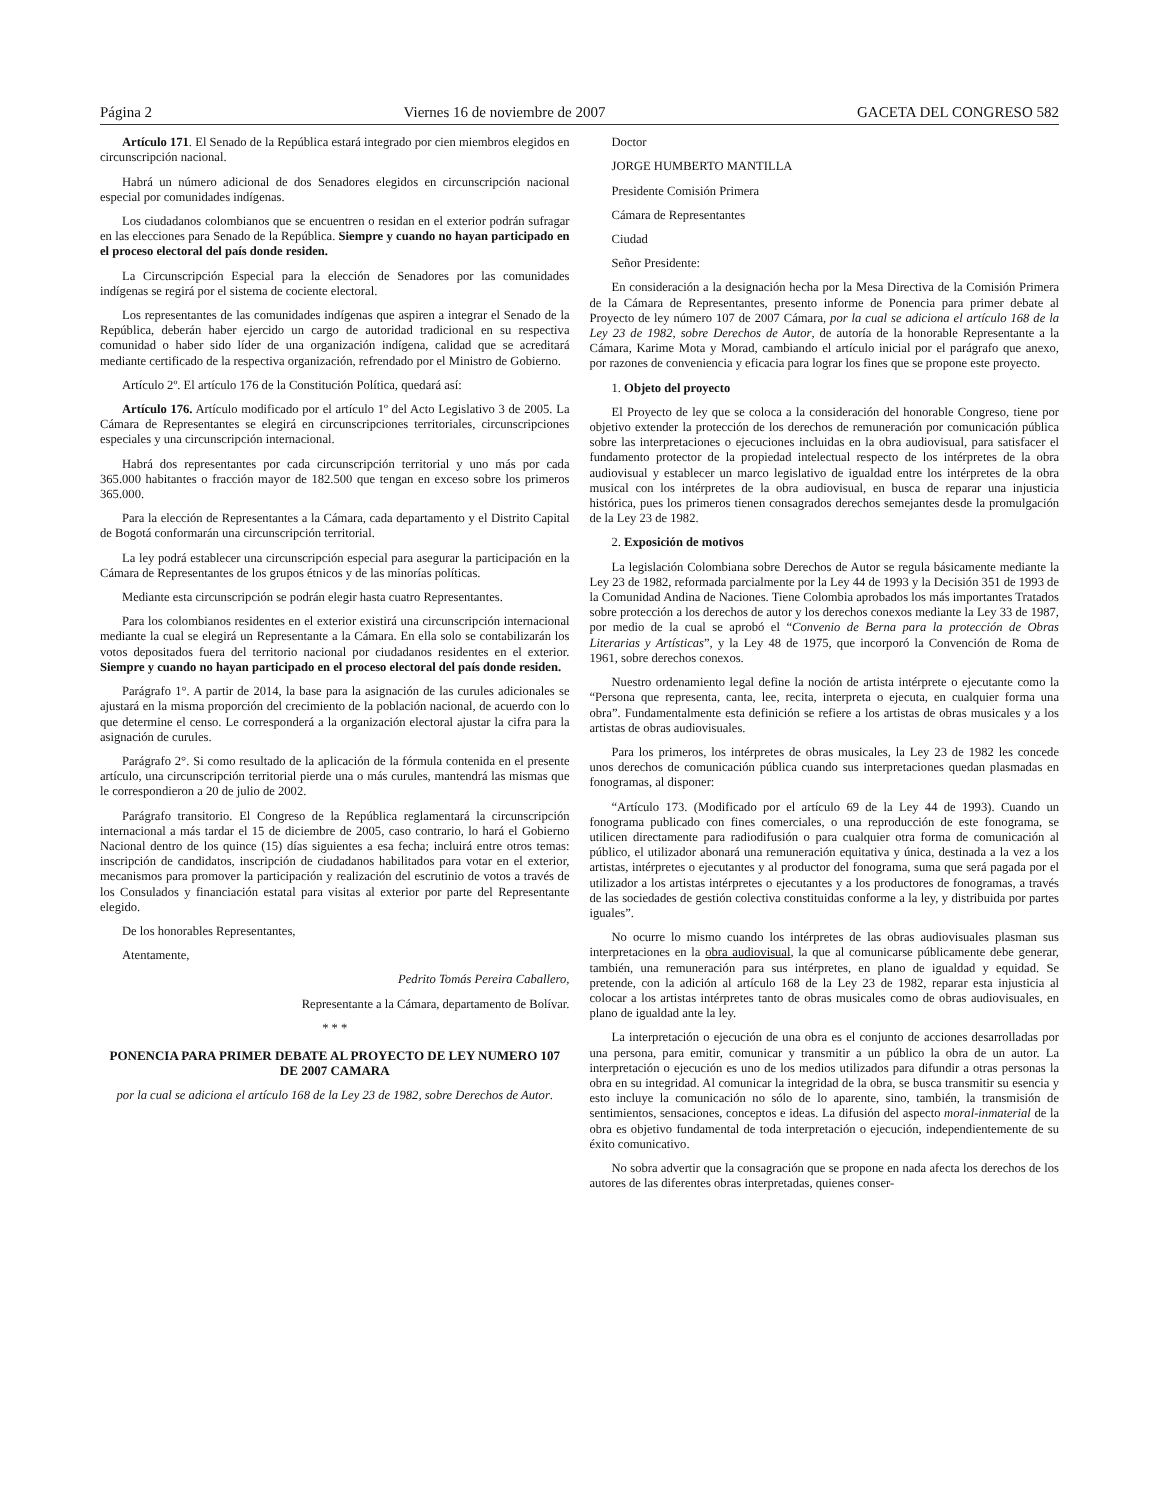Página 2 Viernes 16 de noviembre de 2007 GACETA DEL CONGRESO 582
Artículo 171. El Senado de la República estará integrado por cien miembros elegidos en circunscripción nacional.
Habrá un número adicional de dos Senadores elegidos en circunscripción nacional especial por comunidades indígenas.
Los ciudadanos colombianos que se encuentren o residan en el exterior podrán sufragar en las elecciones para Senado de la República. Siempre y cuando no hayan participado en el proceso electoral del país donde residen.
La Circunscripción Especial para la elección de Senadores por las comunidades indígenas se regirá por el sistema de cociente electoral.
Los representantes de las comunidades indígenas que aspiren a integrar el Senado de la República, deberán haber ejercido un cargo de autoridad tradicional en su respectiva comunidad o haber sido líder de una organización indígena, calidad que se acreditará mediante certificado de la respectiva organización, refrendado por el Ministro de Gobierno.
Artículo 2º. El artículo 176 de la Constitución Política, quedará así:
Artículo 176. Artículo modificado por el artículo 1º del Acto Legislativo 3 de 2005. La Cámara de Representantes se elegirá en circunscripciones territoriales, circunscripciones especiales y una circunscripción internacional.
Habrá dos representantes por cada circunscripción territorial y uno más por cada 365.000 habitantes o fracción mayor de 182.500 que tengan en exceso sobre los primeros 365.000.
Para la elección de Representantes a la Cámara, cada departamento y el Distrito Capital de Bogotá conformarán una circunscripción territorial.
La ley podrá establecer una circunscripción especial para asegurar la participación en la Cámara de Representantes de los grupos étnicos y de las minorías políticas.
Mediante esta circunscripción se podrán elegir hasta cuatro Representantes.
Para los colombianos residentes en el exterior existirá una circunscripción internacional mediante la cual se elegirá un Representante a la Cámara. En ella solo se contabilizarán los votos depositados fuera del territorio nacional por ciudadanos residentes en el exterior. Siempre y cuando no hayan participado en el proceso electoral del país donde residen.
Parágrafo 1°. A partir de 2014, la base para la asignación de las curules adicionales se ajustará en la misma proporción del crecimiento de la población nacional, de acuerdo con lo que determine el censo. Le corresponderá a la organización electoral ajustar la cifra para la asignación de curules.
Parágrafo 2°. Si como resultado de la aplicación de la fórmula contenida en el presente artículo, una circunscripción territorial pierde una o más curules, mantendrá las mismas que le correspondieron a 20 de julio de 2002.
Parágrafo transitorio. El Congreso de la República reglamentará la circunscripción internacional a más tardar el 15 de diciembre de 2005, caso contrario, lo hará el Gobierno Nacional dentro de los quince (15) días siguientes a esa fecha; incluirá entre otros temas: inscripción de candidatos, inscripción de ciudadanos habilitados para votar en el exterior, mecanismos para promover la participación y realización del escrutinio de votos a través de los Consulados y financiación estatal para visitas al exterior por parte del Representante elegido.
De los honorables Representantes,
Atentamente,
Pedrito Tomás Pereira Caballero,
Representante a la Cámara, departamento de Bolívar.
* * *
PONENCIA PARA PRIMER DEBATE AL PROYECTO DE LEY NUMERO 107 DE 2007 CAMARA
por la cual se adiciona el artículo 168 de la Ley 23 de 1982, sobre Derechos de Autor.
Doctor
JORGE HUMBERTO MANTILLA
Presidente Comisión Primera
Cámara de Representantes
Ciudad
Señor Presidente:
En consideración a la designación hecha por la Mesa Directiva de la Comisión Primera de la Cámara de Representantes, presento informe de Ponencia para primer debate al Proyecto de ley número 107 de 2007 Cámara, por la cual se adiciona el artículo 168 de la Ley 23 de 1982, sobre Derechos de Autor, de autoría de la honorable Representante a la Cámara, Karime Mota y Morad, cambiando el artículo inicial por el parágrafo que anexo, por razones de conveniencia y eficacia para lograr los fines que se propone este proyecto.
1. Objeto del proyecto
El Proyecto de ley que se coloca a la consideración del honorable Congreso, tiene por objetivo extender la protección de los derechos de remuneración por comunicación pública sobre las interpretaciones o ejecuciones incluidas en la obra audiovisual, para satisfacer el fundamento protector de la propiedad intelectual respecto de los intérpretes de la obra audiovisual y establecer un marco legislativo de igualdad entre los intérpretes de la obra musical con los intérpretes de la obra audiovisual, en busca de reparar una injusticia histórica, pues los primeros tienen consagrados derechos semejantes desde la promulgación de la Ley 23 de 1982.
2. Exposición de motivos
La legislación Colombiana sobre Derechos de Autor se regula básicamente mediante la Ley 23 de 1982, reformada parcialmente por la Ley 44 de 1993 y la Decisión 351 de 1993 de la Comunidad Andina de Naciones. Tiene Colombia aprobados los más importantes Tratados sobre protección a los derechos de autor y los derechos conexos mediante la Ley 33 de 1987, por medio de la cual se aprobó el “Convenio de Berna para la protección de Obras Literarias y Artísticas”, y la Ley 48 de 1975, que incorporó la Convención de Roma de 1961, sobre derechos conexos.
Nuestro ordenamiento legal define la noción de artista intérprete o ejecutante como la “Persona que representa, canta, lee, recita, interpreta o ejecuta, en cualquier forma una obra”. Fundamentalmente esta definición se refiere a los artistas de obras musicales y a los artistas de obras audiovisuales.
Para los primeros, los intérpretes de obras musicales, la Ley 23 de 1982 les concede unos derechos de comunicación pública cuando sus interpretaciones quedan plasmadas en fonogramas, al disponer:
“Artículo 173. (Modificado por el artículo 69 de la Ley 44 de 1993). Cuando un fonograma publicado con fines comerciales, o una reproducción de este fonograma, se utilicen directamente para radiodifusión o para cualquier otra forma de comunicación al público, el utilizador abonará una remuneración equitativa y única, destinada a la vez a los artistas, intérpretes o ejecutantes y al productor del fonograma, suma que será pagada por el utilizador a los artistas intérpretes o ejecutantes y a los productores de fonogramas, a través de las sociedades de gestión colectiva constituidas conforme a la ley, y distribuida por partes iguales”.
No ocurre lo mismo cuando los intérpretes de las obras audiovisuales plasman sus interpretaciones en la obra audiovisual, la que al comunicarse públicamente debe generar, también, una remuneración para sus intérpretes, en plano de igualdad y equidad. Se pretende, con la adición al artículo 168 de la Ley 23 de 1982, reparar esta injusticia al colocar a los artistas intérpretes tanto de obras musicales como de obras audiovisuales, en plano de igualdad ante la ley.
La interpretación o ejecución de una obra es el conjunto de acciones desarrolladas por una persona, para emitir, comunicar y transmitir a un público la obra de un autor. La interpretación o ejecución es uno de los medios utilizados para difundir a otras personas la obra en su integridad. Al comunicar la integridad de la obra, se busca transmitir su esencia y esto incluye la comunicación no sólo de lo aparente, sino, también, la transmisión de sentimientos, sensaciones, conceptos e ideas. La difusión del aspecto moral-inmaterial de la obra es objetivo fundamental de toda interpretación o ejecución, independientemente de su éxito comunicativo.
No sobra advertir que la consagración que se propone en nada afecta los derechos de los autores de las diferentes obras interpretadas, quienes conser-